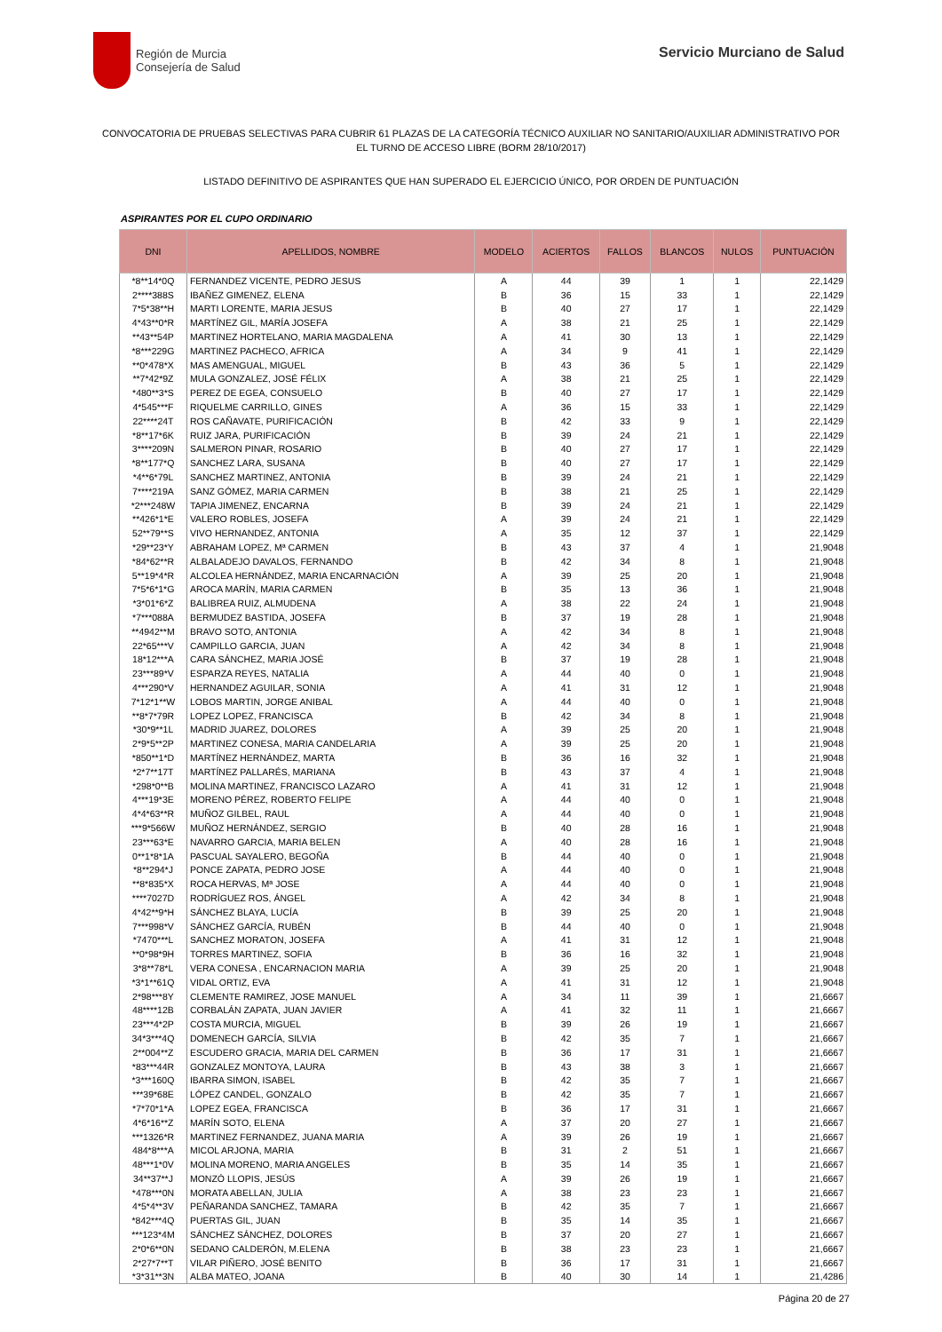Región de Murcia
Consejería de Salud
Servicio Murciano de Salud
CONVOCATORIA DE PRUEBAS SELECTIVAS PARA CUBRIR 61 PLAZAS DE LA CATEGORÍA TÉCNICO AUXILIAR NO SANITARIO/AUXILIAR ADMINISTRATIVO POR EL TURNO DE ACCESO LIBRE (BORM 28/10/2017)
LISTADO DEFINITIVO DE ASPIRANTES QUE HAN SUPERADO EL EJERCICIO ÚNICO, POR ORDEN DE PUNTUACIÓN
ASPIRANTES POR EL CUPO ORDINARIO
| DNI | APELLIDOS, NOMBRE | MODELO | ACIERTOS | FALLOS | BLANCOS | NULOS | PUNTUACIÓN |
| --- | --- | --- | --- | --- | --- | --- | --- |
| *8**14*0Q | FERNANDEZ VICENTE, PEDRO JESUS | A | 44 | 39 | 1 | 1 | 22,1429 |
| 2****388S | IBAÑEZ GIMENEZ, ELENA | B | 36 | 15 | 33 | 1 | 22,1429 |
| 7*5*38**H | MARTI LORENTE, MARIA JESUS | B | 40 | 27 | 17 | 1 | 22,1429 |
| 4*43**0*R | MARTÍNEZ GIL, MARÍA JOSEFA | A | 38 | 21 | 25 | 1 | 22,1429 |
| **43**54P | MARTINEZ HORTELANO, MARIA MAGDALENA | A | 41 | 30 | 13 | 1 | 22,1429 |
| *8***229G | MARTINEZ PACHECO, AFRICA | A | 34 | 9 | 41 | 1 | 22,1429 |
| **0*478*X | MAS AMENGUAL, MIGUEL | B | 43 | 36 | 5 | 1 | 22,1429 |
| **7*42*9Z | MULA GONZALEZ, JOSÉ FÉLIX | A | 38 | 21 | 25 | 1 | 22,1429 |
| *480**3*S | PEREZ DE EGEA, CONSUELO | B | 40 | 27 | 17 | 1 | 22,1429 |
| 4*545***F | RIQUELME CARRILLO, GINES | A | 36 | 15 | 33 | 1 | 22,1429 |
| 22****24T | ROS CAÑAVATE, PURIFICACIÓN | B | 42 | 33 | 9 | 1 | 22,1429 |
| *8**17*6K | RUIZ JARA, PURIFICACIÓN | B | 39 | 24 | 21 | 1 | 22,1429 |
| 3****209N | SALMERON PINAR, ROSARIO | B | 40 | 27 | 17 | 1 | 22,1429 |
| *8**177*Q | SANCHEZ LARA, SUSANA | B | 40 | 27 | 17 | 1 | 22,1429 |
| *4**6*79L | SANCHEZ MARTINEZ, ANTONIA | B | 39 | 24 | 21 | 1 | 22,1429 |
| 7****219A | SANZ GÓMEZ, MARIA CARMEN | B | 38 | 21 | 25 | 1 | 22,1429 |
| *2***248W | TAPIA JIMENEZ, ENCARNA | B | 39 | 24 | 21 | 1 | 22,1429 |
| **426*1*E | VALERO ROBLES, JOSEFA | A | 39 | 24 | 21 | 1 | 22,1429 |
| 52**79**S | VIVO HERNANDEZ, ANTONIA | A | 35 | 12 | 37 | 1 | 22,1429 |
| *29**23*Y | ABRAHAM LOPEZ, Mª CARMEN | B | 43 | 37 | 4 | 1 | 21,9048 |
| *84*62**R | ALBALADEJO DAVALOS, FERNANDO | B | 42 | 34 | 8 | 1 | 21,9048 |
| 5**19*4*R | ALCOLEA HERNÁNDEZ, MARIA ENCARNACIÓN | A | 39 | 25 | 20 | 1 | 21,9048 |
| 7*5*6*1*G | AROCA MARÍN, MARIA CARMEN | B | 35 | 13 | 36 | 1 | 21,9048 |
| *3*01*6*Z | BALIBREA RUIZ, ALMUDENA | A | 38 | 22 | 24 | 1 | 21,9048 |
| *7***088A | BERMUDEZ BASTIDA, JOSEFA | B | 37 | 19 | 28 | 1 | 21,9048 |
| **4942**M | BRAVO SOTO, ANTONIA | A | 42 | 34 | 8 | 1 | 21,9048 |
| 22*65***V | CAMPILLO GARCIA, JUAN | A | 42 | 34 | 8 | 1 | 21,9048 |
| 18*12***A | CARA SÁNCHEZ, MARIA JOSÉ | B | 37 | 19 | 28 | 1 | 21,9048 |
| 23***89*V | ESPARZA REYES, NATALIA | A | 44 | 40 | 0 | 1 | 21,9048 |
| 4***290*V | HERNANDEZ AGUILAR, SONIA | A | 41 | 31 | 12 | 1 | 21,9048 |
| 7*12*1**W | LOBOS MARTIN, JORGE ANIBAL | A | 44 | 40 | 0 | 1 | 21,9048 |
| **8*7*79R | LOPEZ LOPEZ, FRANCISCA | B | 42 | 34 | 8 | 1 | 21,9048 |
| *30*9**1L | MADRID JUAREZ, DOLORES | A | 39 | 25 | 20 | 1 | 21,9048 |
| 2*9*5**2P | MARTINEZ CONESA, MARIA CANDELARIA | A | 39 | 25 | 20 | 1 | 21,9048 |
| *850**1*D | MARTÍNEZ HERNÁNDEZ, MARTA | B | 36 | 16 | 32 | 1 | 21,9048 |
| *2*7**17T | MARTÍNEZ PALLARÉS, MARIANA | B | 43 | 37 | 4 | 1 | 21,9048 |
| *298*0**B | MOLINA MARTINEZ, FRANCISCO LAZARO | A | 41 | 31 | 12 | 1 | 21,9048 |
| 4***19*3E | MORENO PÉREZ, ROBERTO FELIPE | A | 44 | 40 | 0 | 1 | 21,9048 |
| 4*4*63**R | MUÑOZ GILBEL, RAUL | A | 44 | 40 | 0 | 1 | 21,9048 |
| ***9*566W | MUÑOZ HERNÁNDEZ, SERGIO | B | 40 | 28 | 16 | 1 | 21,9048 |
| 23***63*E | NAVARRO GARCIA, MARIA BELEN | A | 40 | 28 | 16 | 1 | 21,9048 |
| 0**1*8*1A | PASCUAL SAYALERO, BEGOÑA | B | 44 | 40 | 0 | 1 | 21,9048 |
| *8**294*J | PONCE ZAPATA, PEDRO JOSE | A | 44 | 40 | 0 | 1 | 21,9048 |
| **8*835*X | ROCA HERVAS, Mª JOSE | A | 44 | 40 | 0 | 1 | 21,9048 |
| ****7027D | RODRÍGUEZ ROS, ÁNGEL | A | 42 | 34 | 8 | 1 | 21,9048 |
| 4*42**9*H | SÁNCHEZ BLAYA, LUCÍA | B | 39 | 25 | 20 | 1 | 21,9048 |
| 7***998*V | SÁNCHEZ GARCÍA, RUBÉN | B | 44 | 40 | 0 | 1 | 21,9048 |
| *7470***L | SANCHEZ MORATON, JOSEFA | A | 41 | 31 | 12 | 1 | 21,9048 |
| **0*98*9H | TORRES MARTINEZ, SOFIA | B | 36 | 16 | 32 | 1 | 21,9048 |
| 3*8**78*L | VERA CONESA , ENCARNACION MARIA | A | 39 | 25 | 20 | 1 | 21,9048 |
| *3*1**61Q | VIDAL ORTIZ, EVA | A | 41 | 31 | 12 | 1 | 21,9048 |
| 2*98***8Y | CLEMENTE RAMIREZ, JOSE MANUEL | A | 34 | 11 | 39 | 1 | 21,6667 |
| 48****12B | CORBALÁN ZAPATA, JUAN JAVIER | A | 41 | 32 | 11 | 1 | 21,6667 |
| 23***4*2P | COSTA MURCIA, MIGUEL | B | 39 | 26 | 19 | 1 | 21,6667 |
| 34*3***4Q | DOMENECH GARCÍA, SILVIA | B | 42 | 35 | 7 | 1 | 21,6667 |
| 2**004**Z | ESCUDERO GRACIA, MARIA DEL CARMEN | B | 36 | 17 | 31 | 1 | 21,6667 |
| *83***44R | GONZALEZ MONTOYA, LAURA | B | 43 | 38 | 3 | 1 | 21,6667 |
| *3***160Q | IBARRA SIMON, ISABEL | B | 42 | 35 | 7 | 1 | 21,6667 |
| ***39*68E | LÓPEZ CANDEL, GONZALO | B | 42 | 35 | 7 | 1 | 21,6667 |
| *7*70*1*A | LOPEZ EGEA, FRANCISCA | B | 36 | 17 | 31 | 1 | 21,6667 |
| 4*6*16**Z | MARÍN SOTO, ELENA | A | 37 | 20 | 27 | 1 | 21,6667 |
| ***1326*R | MARTINEZ FERNANDEZ, JUANA MARIA | A | 39 | 26 | 19 | 1 | 21,6667 |
| 484*8***A | MICOL ARJONA, MARIA | B | 31 | 2 | 51 | 1 | 21,6667 |
| 48***1*0V | MOLINA MORENO, MARIA ANGELES | B | 35 | 14 | 35 | 1 | 21,6667 |
| 34**37**J | MONZÓ LLOPIS, JESÚS | A | 39 | 26 | 19 | 1 | 21,6667 |
| *478***0N | MORATA ABELLAN, JULIA | A | 38 | 23 | 23 | 1 | 21,6667 |
| 4*5*4**3V | PEÑARANDA SANCHEZ, TAMARA | B | 42 | 35 | 7 | 1 | 21,6667 |
| *842***4Q | PUERTAS GIL, JUAN | B | 35 | 14 | 35 | 1 | 21,6667 |
| ***123*4M | SÁNCHEZ SÁNCHEZ, DOLORES | B | 37 | 20 | 27 | 1 | 21,6667 |
| 2*0*6**0N | SEDANO CALDERÓN, M.ELENA | B | 38 | 23 | 23 | 1 | 21,6667 |
| 2*27*7**T | VILAR PIÑERO, JOSÉ BENITO | B | 36 | 17 | 31 | 1 | 21,6667 |
| *3*31**3N | ALBA MATEO, JOANA | B | 40 | 30 | 14 | 1 | 21,4286 |
Página 20 de 27